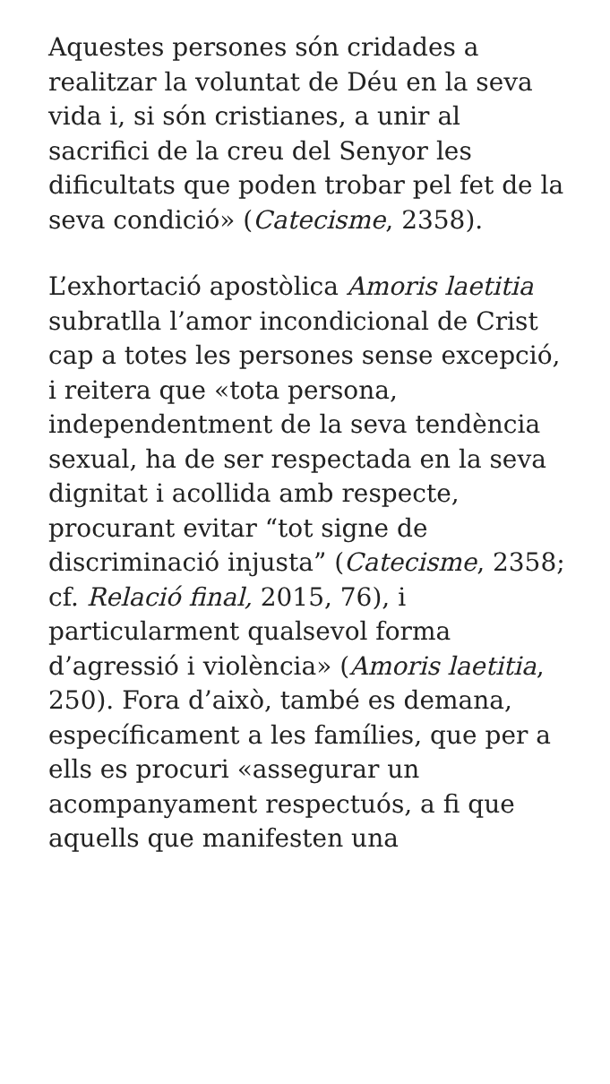Aquestes persones són cridades a realitzar la voluntat de Déu en la seva vida i, si són cristianes, a unir al sacrifici de la creu del Senyor les dificultats que poden trobar pel fet de la seva condició» (Catecisme, 2358).
L’exhortació apostòlica Amoris laetitia subratlla l’amor incondicional de Crist cap a totes les persones sense excepció, i reitera que «tota persona, independentment de la seva tendència sexual, ha de ser respectada en la seva dignitat i acollida amb respecte, procurant evitar “tot signe de discriminació injusta” (Catecisme, 2358; cf. Relació final, 2015, 76), i particularment qualsevol forma d’agressió i violència» (Amoris laetitia, 250). Fora d’això, també es demana, específicament a les famílies, que per a ells es procuri «assegurar un acompanyament respectuós, a fi que aquells que manifesten una